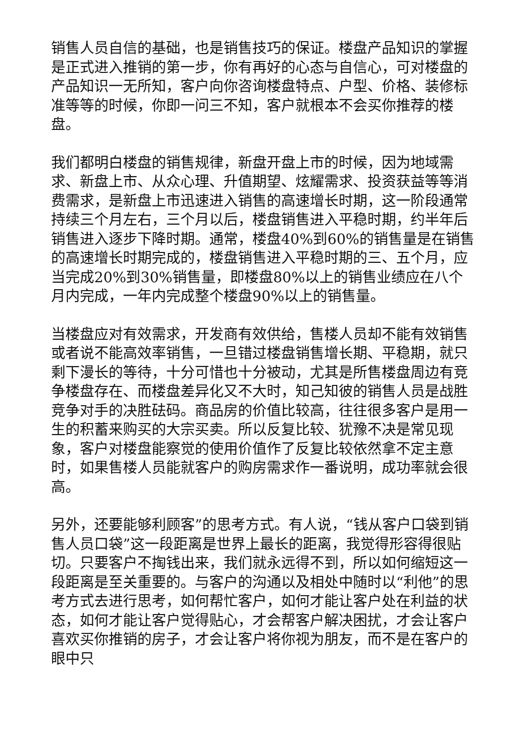销售人员自信的基础，也是销售技巧的保证。楼盘产品知识的掌握是正式进入推销的第一步，你有再好的心态与自信心，可对楼盘的产品知识一无所知，客户向你咨询楼盘特点、户型、价格、装修标准等等的时候，你即一问三不知，客户就根本不会买你推荐的楼盘。
我们都明白楼盘的销售规律，新盘开盘上市的时候，因为地域需求、新盘上市、从众心理、升值期望、炫耀需求、投资获益等等消费需求，是新盘上市迅速进入销售的高速增长时期，这一阶段通常持续三个月左右，三个月以后，楼盘销售进入平稳时期，约半年后销售进入逐步下降时期。通常，楼盘40%到60%的销售量是在销售的高速增长时期完成的，楼盘销售进入平稳时期的三、五个月，应当完成20%到30%销售量，即楼盘80%以上的销售业绩应在八个月内完成，一年内完成整个楼盘90%以上的销售量。
当楼盘应对有效需求，开发商有效供给，售楼人员却不能有效销售或者说不能高效率销售，一旦错过楼盘销售增长期、平稳期，就只剩下漫长的等待，十分可惜也十分被动，尤其是所售楼盘周边有竞争楼盘存在、而楼盘差异化又不大时，知己知彼的销售人员是战胜竞争对手的决胜砝码。商品房的价值比较高，往往很多客户是用一生的积蓄来购买的大宗买卖。所以反复比较、犹豫不决是常见现象，客户对楼盘能察觉的使用价值作了反复比较依然拿不定主意时，如果售楼人员能就客户的购房需求作一番说明，成功率就会很高。
另外，还要能够利顾客”的思考方式。有人说，“钱从客户口袋到销售人员口袋”这一段距离是世界上最长的距离，我觉得形容得很贴切。只要客户不掏钱出来，我们就永远得不到，所以如何缩短这一段距离是至关重要的。与客户的沟通以及相处中随时以“利他”的思考方式去进行思考，如何帮忙客户，如何才能让客户处在利益的状态，如何才能让客户觉得贴心，才会帮客户解决困扰，才会让客户喜欢买你推销的房子，才会让客户将你视为朋友，而不是在客户的眼中只